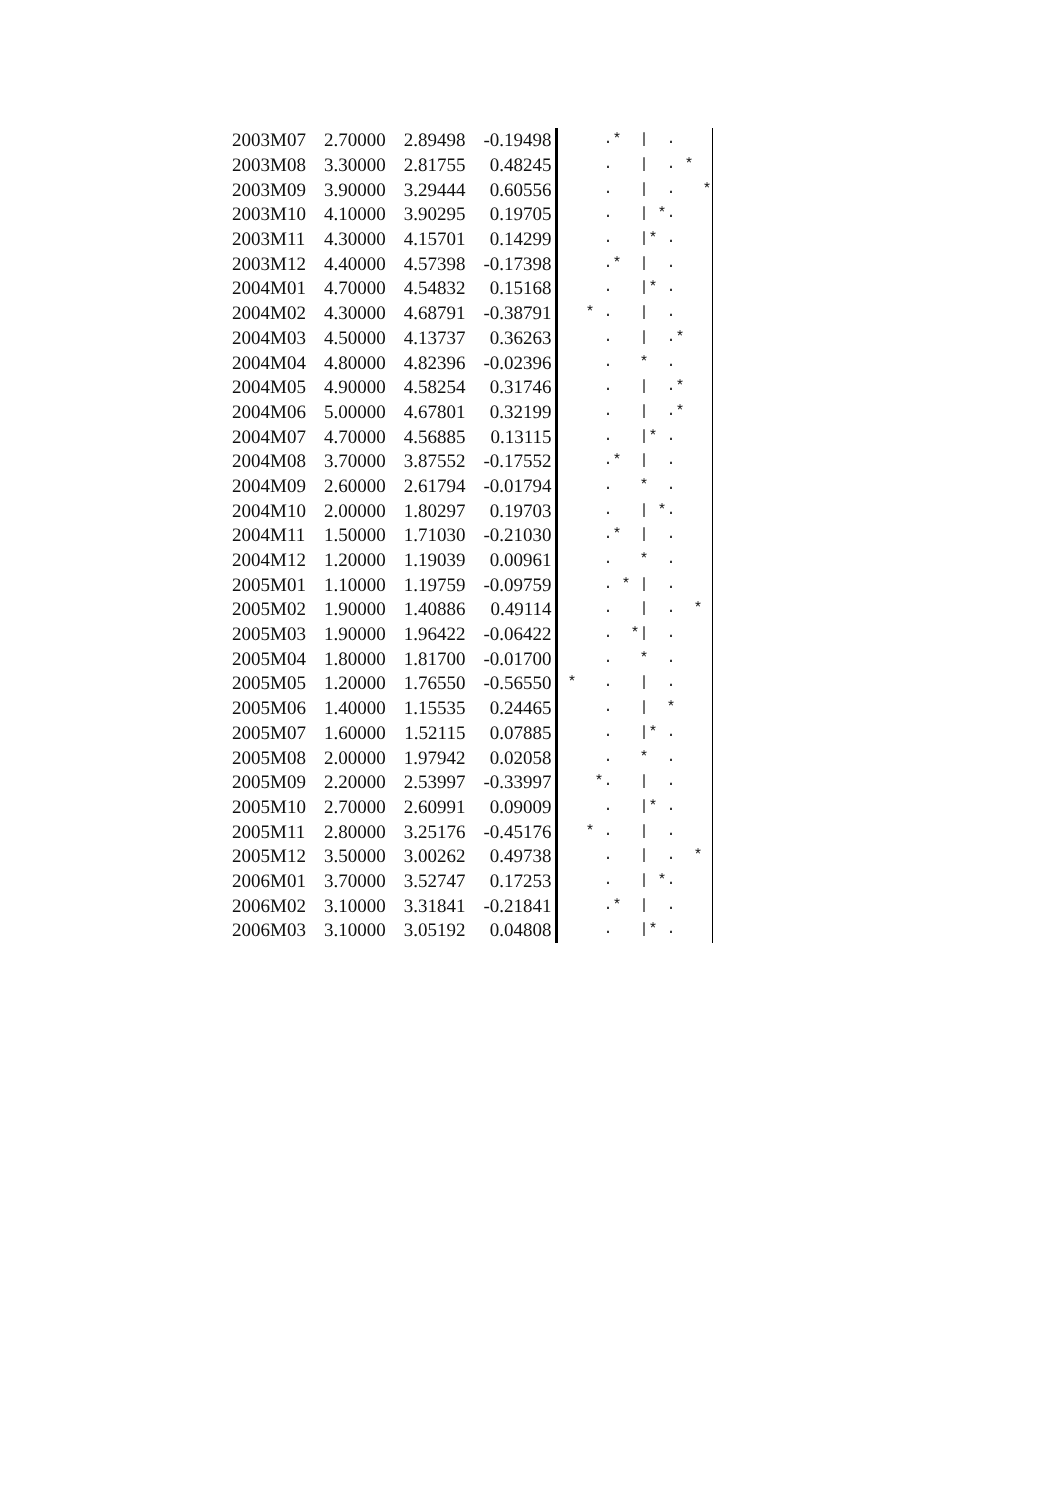| 2003M07 | 2.70000 | 2.89498 | -0.19498 | .* / . |
| 2003M08 | 3.30000 | 2.81755 | 0.48245 | . / . * |
| 2003M09 | 3.90000 | 3.29444 | 0.60556 | . / . * |
| 2003M10 | 4.10000 | 3.90295 | 0.19705 | . / *. |
| 2003M11 | 4.30000 | 4.15701 | 0.14299 | . /* . |
| 2003M12 | 4.40000 | 4.57398 | -0.17398 | .* / . |
| 2004M01 | 4.70000 | 4.54832 | 0.15168 | . /* . |
| 2004M02 | 4.30000 | 4.68791 | -0.38791 | * . / . |
| 2004M03 | 4.50000 | 4.13737 | 0.36263 | . / .* |
| 2004M04 | 4.80000 | 4.82396 | -0.02396 | . * . |
| 2004M05 | 4.90000 | 4.58254 | 0.31746 | . / .* |
| 2004M06 | 5.00000 | 4.67801 | 0.32199 | . / .* |
| 2004M07 | 4.70000 | 4.56885 | 0.13115 | . /* . |
| 2004M08 | 3.70000 | 3.87552 | -0.17552 | .* / . |
| 2004M09 | 2.60000 | 2.61794 | -0.01794 | . * . |
| 2004M10 | 2.00000 | 1.80297 | 0.19703 | . / *. |
| 2004M11 | 1.50000 | 1.71030 | -0.21030 | .* / . |
| 2004M12 | 1.20000 | 1.19039 | 0.00961 | . * . |
| 2005M01 | 1.10000 | 1.19759 | -0.09759 | . * / . |
| 2005M02 | 1.90000 | 1.40886 | 0.49114 | . / . * |
| 2005M03 | 1.90000 | 1.96422 | -0.06422 | . */ . |
| 2005M04 | 1.80000 | 1.81700 | -0.01700 | . * . |
| 2005M05 | 1.20000 | 1.76550 | -0.56550 | * . / . |
| 2005M06 | 1.40000 | 1.15535 | 0.24465 | . / * |
| 2005M07 | 1.60000 | 1.52115 | 0.07885 | . /* . |
| 2005M08 | 2.00000 | 1.97942 | 0.02058 | . * . |
| 2005M09 | 2.20000 | 2.53997 | -0.33997 | *. / . |
| 2005M10 | 2.70000 | 2.60991 | 0.09009 | . /* . |
| 2005M11 | 2.80000 | 3.25176 | -0.45176 | * . / . |
| 2005M12 | 3.50000 | 3.00262 | 0.49738 | . / . * |
| 2006M01 | 3.70000 | 3.52747 | 0.17253 | . / *. |
| 2006M02 | 3.10000 | 3.31841 | -0.21841 | .* / . |
| 2006M03 | 3.10000 | 3.05192 | 0.04808 | . /* . |